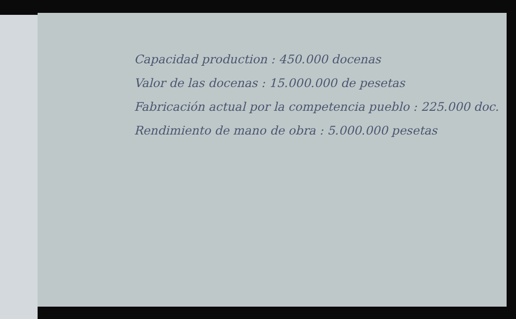Capacidad production : 450.000 docenas
Valor de las docenas : 15.000.000 de pesetas
Fabricación actual por la competencia pueblo : 225.000 doc.
Rendimiento de mano de obra : 5.000.000 pesetas